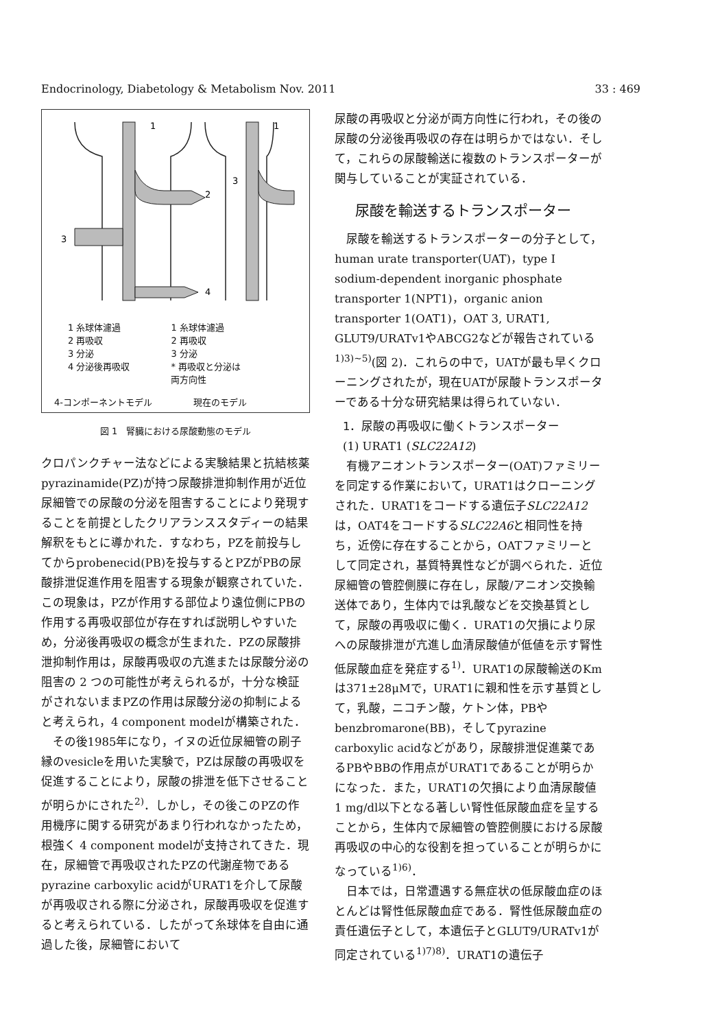Endocrinology, Diabetology & Metabolism Nov. 2011 33 : 469
1
2
3
4
1
3
1 糸球体濾過
2 再吸収
3 分泌
4 分泌後再吸収
1 糸球体濾過
2 再吸収
3 分泌
* 再吸収と分泌は
両方向性
4-コンポーネントモデル 現在のモデル
図 1　腎臓における尿酸動態のモデル
クロパンクチャー法などによる実験結果と抗結核薬pyrazinamide(PZ)が持つ尿酸排泄抑制作用が近位尿細管での尿酸の分泌を阻害することにより発現することを前提としたクリアランススタディーの結果解釈をもとに導かれた．すなわち，PZを前投与してからprobenecid(PB)を投与するとPZがPBの尿酸排泄促進作用を阻害する現象が観察されていた．この現象は，PZが作用する部位より遠位側にPBの作用する再吸収部位が存在すれば説明しやすいため，分泌後再吸収の概念が生まれた．PZの尿酸排泄抑制作用は，尿酸再吸収の亢進または尿酸分泌の阻害の 2 つの可能性が考えられるが，十分な検証がされないままPZの作用は尿酸分泌の抑制によると考えられ，4 component modelが構築された．
その後1985年になり，イヌの近位尿細管の刷子縁のvesicleを用いた実験で，PZは尿酸の再吸収を促進することにより，尿酸の排泄を低下させることが明らかにされた<sup>2)</sup>．しかし，その後このPZの作用機序に関する研究があまり行われなかったため，根強く 4 component modelが支持されてきた．現在，尿細管で再吸収されたPZの代謝産物であるpyrazine carboxylic acidがURAT1を介して尿酸が再吸収される際に分泌され，尿酸再吸収を促進すると考えられている．したがって糸球体を自由に通過した後，尿細管において
尿酸の再吸収と分泌が両方向性に行われ，その後の尿酸の分泌後再吸収の存在は明らかではない．そして，これらの尿酸輸送に複数のトランスポーターが関与していることが実証されている．
尿酸を輸送するトランスポーター
尿酸を輸送するトランスポーターの分子として，human urate transporter(UAT)，type I sodium-dependent inorganic phosphate transporter 1(NPT1)，organic anion transporter 1(OAT1)，OAT 3, URAT1, GLUT9/URATv1やABCG2などが報告されている<sup>1)3)~5)</sup>(図 2)．これらの中で，UATが最も早くクローニングされたが，現在UATが尿酸トランスポーターである十分な研究結果は得られていない．
1．尿酸の再吸収に働くトランスポーター
(1) URAT1 (SLC22A12)
有機アニオントランスポーター(OAT)ファミリーを同定する作業において，URAT1はクローニングされた．URAT1をコードする遺伝子SLC22A12は，OAT4をコードするSLC22A6と相同性を持ち，近傍に存在することから，OATファミリーとして同定され，基質特異性などが調べられた．近位尿細管の管腔側膜に存在し，尿酸/アニオン交換輸送体であり，生体内では乳酸などを交換基質として，尿酸の再吸収に働く．URAT1の欠損により尿への尿酸排泄が亢進し血清尿酸値が低値を示す腎性低尿酸血症を発症する<sup>1)</sup>．URAT1の尿酸輸送のKmは371±28μMで，URAT1に親和性を示す基質として，乳酸，ニコチン酸，ケトン体，PBやbenzbromarone(BB)，そしてpyrazine carboxylic acidなどがあり，尿酸排泄促進薬であるPBやBBの作用点がURAT1であることが明らかになった．また，URAT1の欠損により血清尿酸値 1 mg/dl以下となる著しい腎性低尿酸血症を呈することから，生体内で尿細管の管腔側膜における尿酸再吸収の中心的な役割を担っていることが明らかになっている<sup>1)6)</sup>．
日本では，日常遭遇する無症状の低尿酸血症のほとんどは腎性低尿酸血症である．腎性低尿酸血症の責任遺伝子として，本遺伝子とGLUT9/URATv1が同定されている<sup>1)7)8)</sup>．URAT1の遺伝子